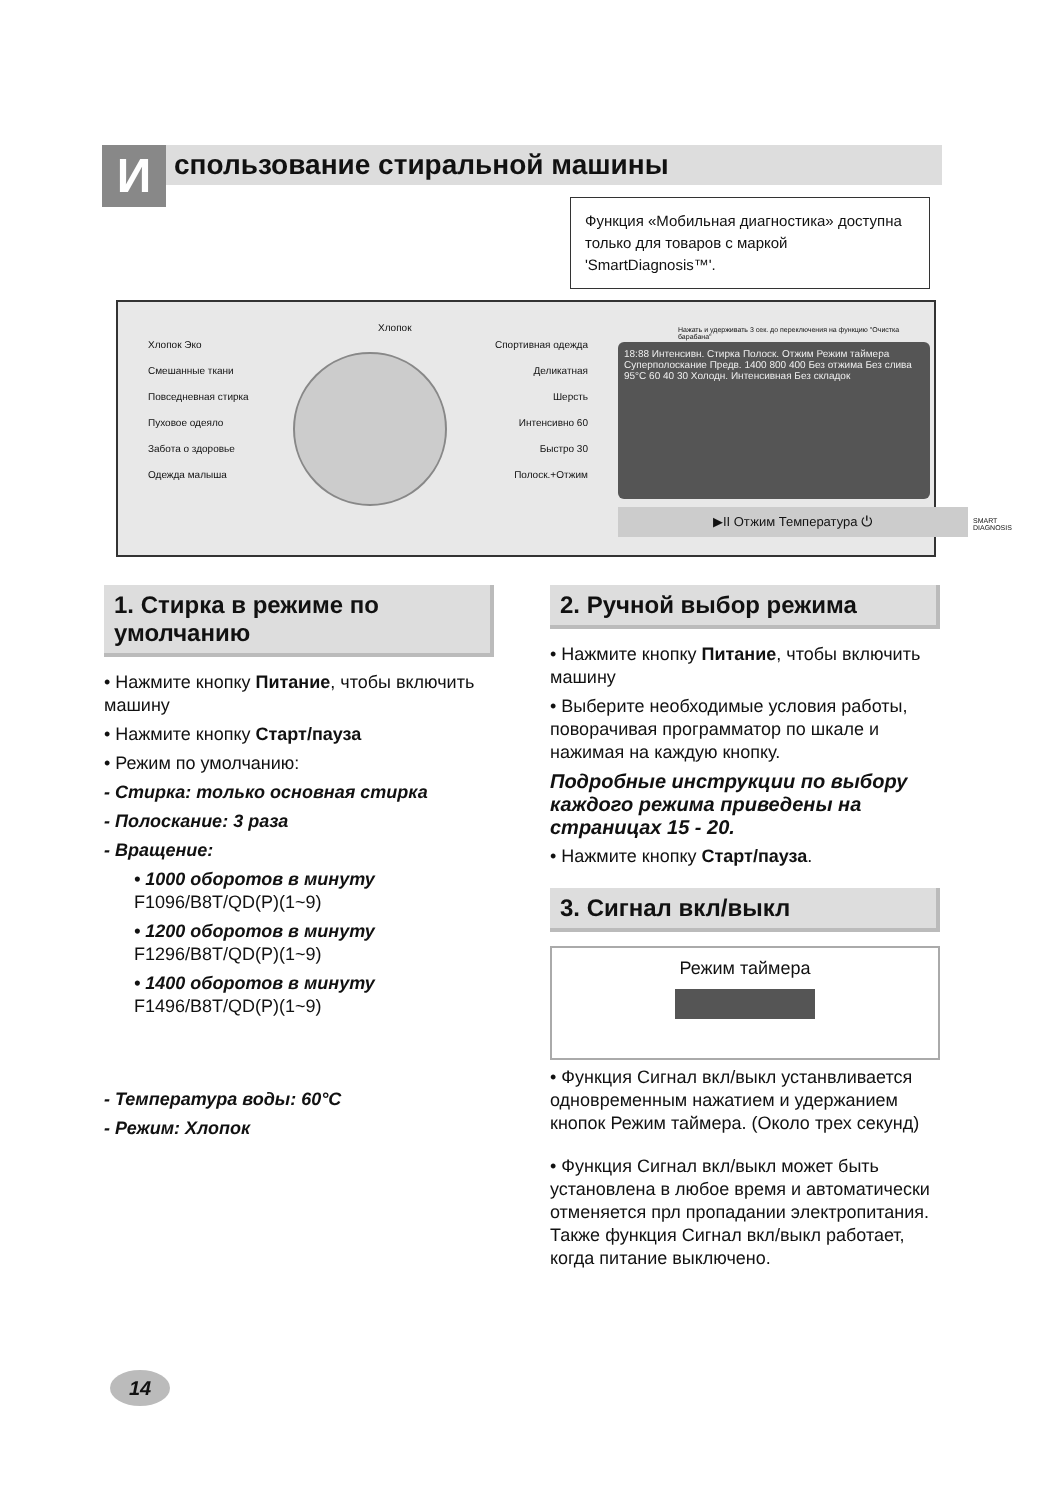И спользование стиральной машины
Функция «Мобильная диагностика» доступна только для товаров с маркой 'SmartDiagnosis™'.
Хлопок Эко
Смешанные ткани
Повседневная стирка
Пуховое одеяло
Забота о здоровье
Одежда малыша
Хлопок
Спортивная одежда
Деликатная
Шерсть
Интенсивно 60
Быстро 30
Полоск.+Отжим
18:88 Интенсивн. Стирка Полоск. Отжим Режим таймера
Суперполоскание Предв. 1400 800 400 Без отжима Без слива 95°C 60 40 30 Холодн. Интенсивная Без складок
▶II Отжим Температура ⏻
Нажать и удерживать 3 сек. до переключения на функцию "Очистка барабана"
SMART DIAGNOSIS
1. Стирка в режиме по умолчанию
• Нажмите кнопку Питание, чтобы включить машину
• Нажмите кнопку Старт/пауза
• Режим по умолчанию:
- Стирка: только основная стирка
- Полоскание: 3 раза
- Вращение:
• 1000 оборотов в минуту
F1096/B8T/QD(P)(1~9)
• 1200 оборотов в минуту
F1296/B8T/QD(P)(1~9)
• 1400 оборотов в минуту
F1496/B8T/QD(P)(1~9)
- Температура воды: 60°C
- Режим: Хлопок
2. Ручной выбор режима
• Нажмите кнопку Питание, чтобы включить машину
• Выберите необходимые условия работы, поворачивая программатор по шкале и нажимая на каждую кнопку.
Подробные инструкции по выбору каждого режима приведены на страницах 15 - 20.
• Нажмите кнопку Старт/пауза.
3. Сигнал вкл/выкл
Режим таймера
• Функция Сигнал вкл/выкл устанвливается одновременным нажатием и удержанием кнопок Режим таймера. (Около трех секунд)
• Функция Сигнал вкл/выкл может быть установлена в любое время и автоматически отменяется прл пропадании электропитания. Также функция Сигнал вкл/выкл работает, когда питание выключено.
14